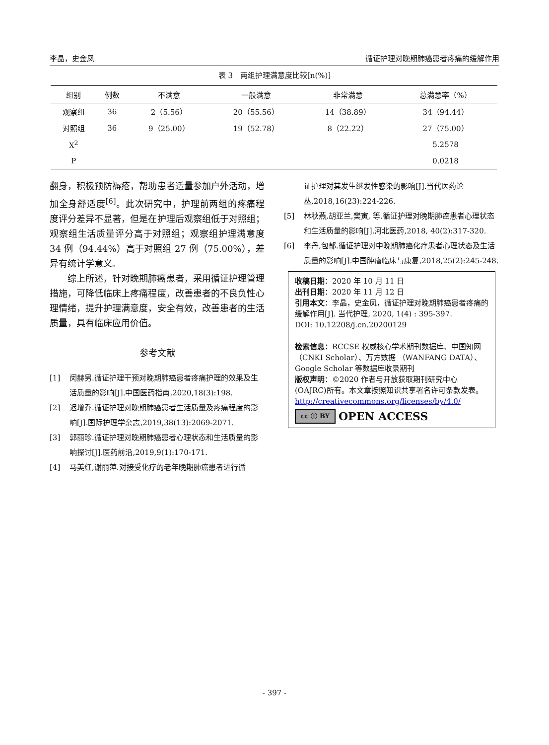李晶，史金凤 循证护理对晚期肺癌患者疼痛的缓解作用
表 3　两组护理满意度比较[n(%)]
| 组别 | 例数 | 不满意 | 一般满意 | 非常满意 | 总满意率（%） |
| --- | --- | --- | --- | --- | --- |
| 观察组 | 36 | 2（5.56） | 20（55.56） | 14（38.89） | 34（94.44） |
| 对照组 | 36 | 9（25.00） | 19（52.78） | 8（22.22） | 27（75.00） |
| X<sup>2</sup> | | | | | 5.2578 |
| P | | | | | 0.0218 |
翻身，积极预防褥疮，帮助患者适量参加户外活动，增加全身舒适度<sup>[6]</sup>。此次研究中，护理前两组的疼痛程度评分差异不显著，但是在护理后观察组低于对照组；观察组生活质量评分高于对照组；观察组护理满意度 34 例（94.44%）高于对照组 27 例（75.00%），差异有统计学意义。
综上所述，针对晚期肺癌患者，采用循证护理管理措施，可降低临床上疼痛程度，改善患者的不良负性心理情绪，提升护理满意度，安全有效，改善患者的生活质量，具有临床应用价值。
参考文献
[1] 闵赫男.循证护理干预对晚期肺癌患者疼痛护理的效果及生活质量的影响[J].中国医药指南,2020,18(3):198.
[2] 迟增乔.循证护理对晚期肺癌患者生活质量及疼痛程度的影响[J].国际护理学杂志,2019,38(13):2069-2071.
[3] 郭丽珍.循证护理对晚期肺癌患者心理状态和生活质量的影响探讨[J].医药前沿,2019,9(1):170-171.
[4] 马美红,谢丽萍.对接受化疗的老年晚期肺癌患者进行循
证护理对其发生继发性感染的影响[J].当代医药论丛,2018,16(23):224-226.
[5] 林秋燕,胡亚兰,樊寅, 等.循证护理对晚期肺癌患者心理状态和生活质量的影响[J].河北医药,2018, 40(2):317-320.
[6] 李丹,包郁.循证护理对中晚期肺癌化疗患者心理状态及生活质量的影响[J].中国肿瘤临床与康复,2018,25(2):245-248.
收稿日期：2020 年 10 月 11 日
出刊日期：2020 年 11 月 12 日
引用本文：李晶，史金凤，循证护理对晚期肺癌患者疼痛的缓解作用[J]. 当代护理, 2020, 1(4) : 395-397.
DOI: 10.12208/j.cn.20200129
检索信息：RCCSE 权威核心学术期刊数据库、中国知网（CNKI Scholar）、万方数据 （WANFANG DATA）、Google Scholar 等数据库收录期刊
版权声明：©2020 作者与开放获取期刊研究中心(OAJRC)所有。本文章按照知识共享署名许可条款发表。http://creativecommons.org/licenses/by/4.0/
cc ⓘ BY OPEN ACCESS
- 397 -